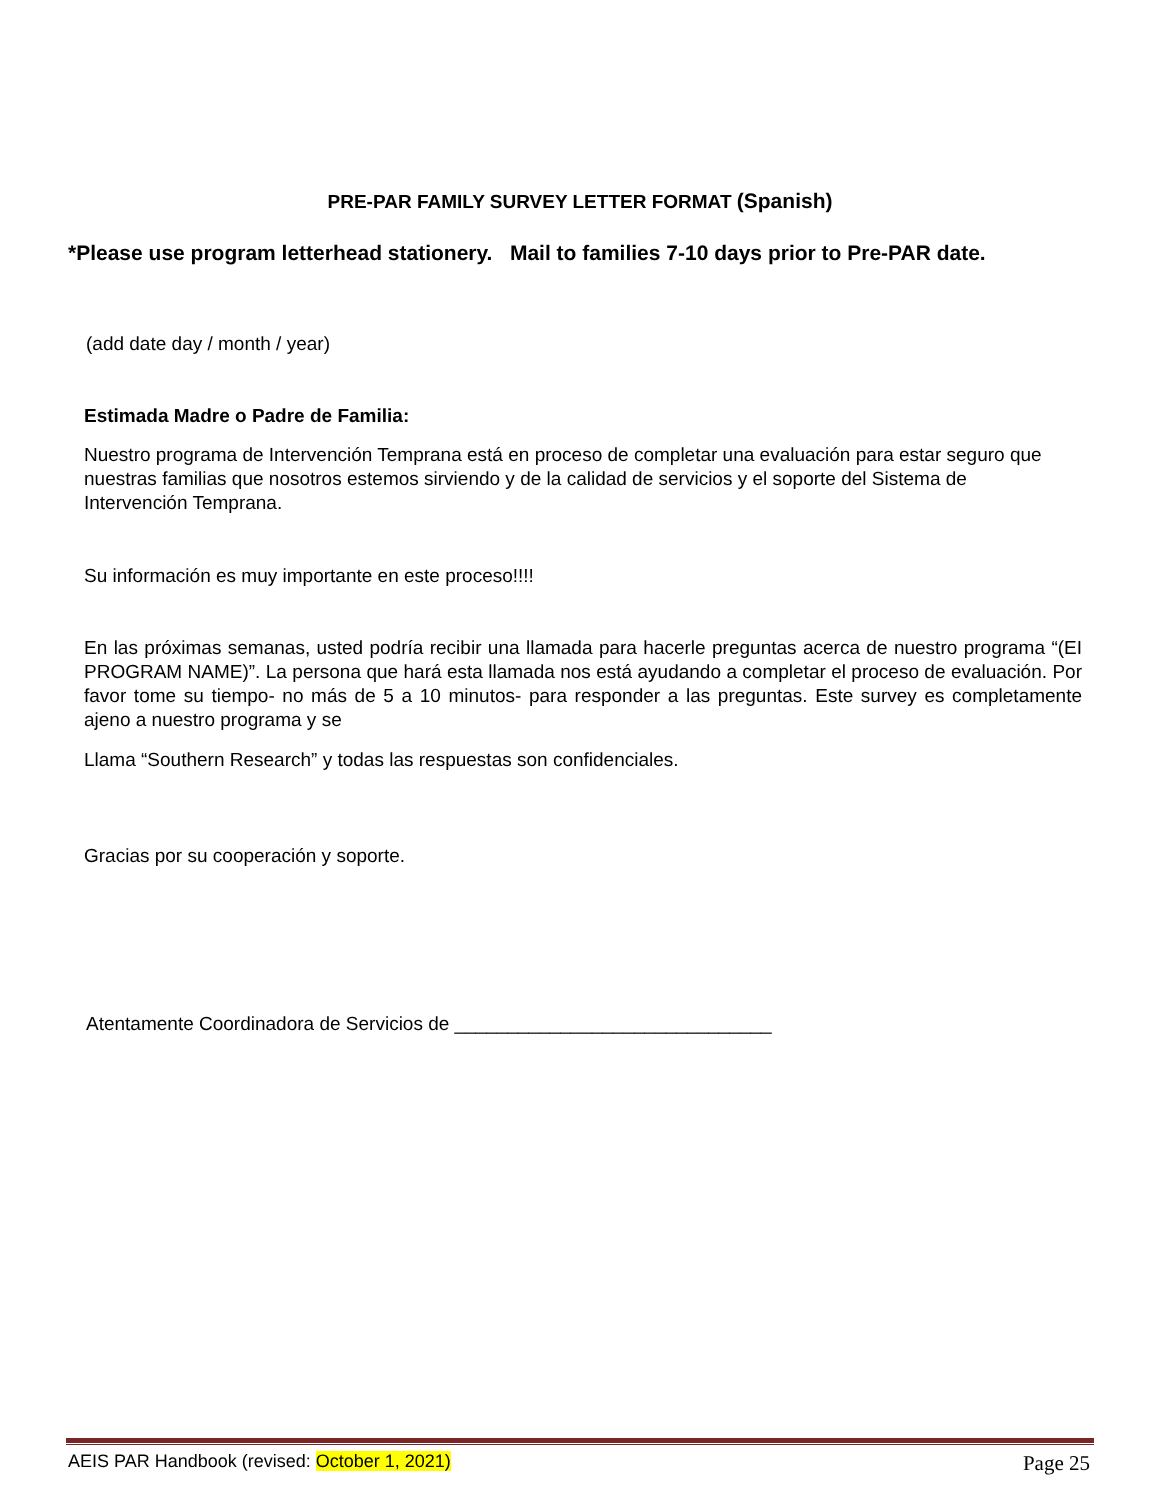PRE-PAR FAMILY SURVEY LETTER FORMAT (Spanish)
*Please use program letterhead stationery. Mail to families 7-10 days prior to Pre-PAR date.
(add date day / month / year)
Estimada Madre o Padre de Familia:
Nuestro programa de Intervención Temprana está en proceso de completar una evaluación para estar seguro que nuestras familias que nosotros estemos sirviendo y de la calidad de servicios y el soporte del Sistema de Intervención Temprana.
Su información es muy importante en este proceso!!!!
En las próximas semanas, usted podría recibir una llamada para hacerle preguntas acerca de nuestro programa “(EI PROGRAM NAME)”. La persona que hará esta llamada nos está ayudando a completar el proceso de evaluación. Por favor tome su tiempo- no más de 5 a 10 minutos- para responder a las preguntas. Este survey es completamente ajeno a nuestro programa y se
Llama “Southern Research” y todas las respuestas son confidenciales.
Gracias por su cooperación y soporte.
Atentamente Coordinadora de Servicios de ______________________________
AEIS PAR Handbook (revised: October 1, 2021) Page 25